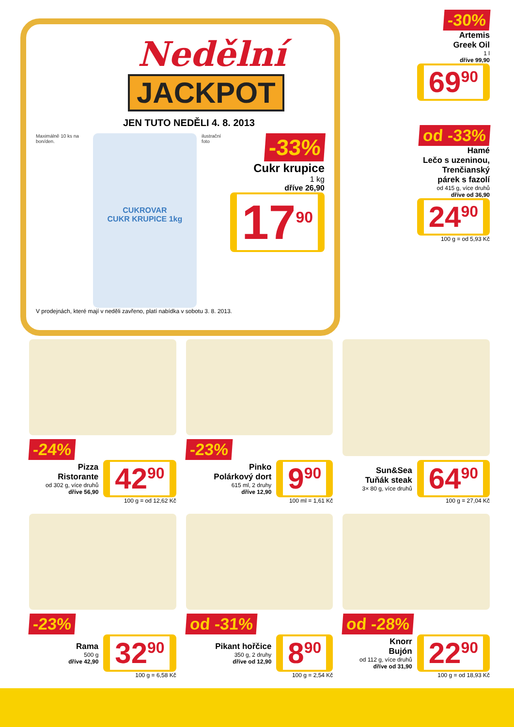Nedělní
JACKPOT
JEN TUTO NEDĚLI 4. 8. 2013
Maximálně 10 ks na bon/den.
CUKROVAR
CUKR KRUPICE 1kg
ilustrační foto
-33%
Cukr krupice
1 kg
dříve 26,90
17<sup>90</sup>
V prodejnách, které mají v neděli zavřeno, platí nabídka v sobotu 3. 8. 2013.
-30%
Artemis
Greek Oil
1 l
dříve 99,90
69<sup>90</sup> od -33%
Hamé
Lečo s uzeninou,
Trenčianský
párek s fazolí
od 415 g, více druhů
dříve od 36,90
24<sup>90</sup>
100 g = od 5,93 Kč
-24%
Pizza
Ristorante
od 302 g, více druhů
dříve 56,90
42<sup>90</sup>
100 g = od 12,62 Kč
-23%
Pinko
Polárkový dort
615 ml, 2 druhy
dříve 12,90
9<sup>90</sup>
100 ml = 1,61 Kč
Sun&Sea
Tuňák steak
3× 80 g, více druhů
64<sup>90</sup>
100 g = 27,04 Kč
-23%
Rama
500 g
dříve 42,90
32<sup>90</sup>
100 g = 6,58 Kč
od -31%
Pikant hořčice
350 g, 2 druhy
dříve od 12,90
8<sup>90</sup>
100 g = 2,54 Kč
od -28%
Knorr
Bujón
od 112 g, více druhů
dříve od 31,90
22<sup>90</sup>
100 g = od 18,93 Kč